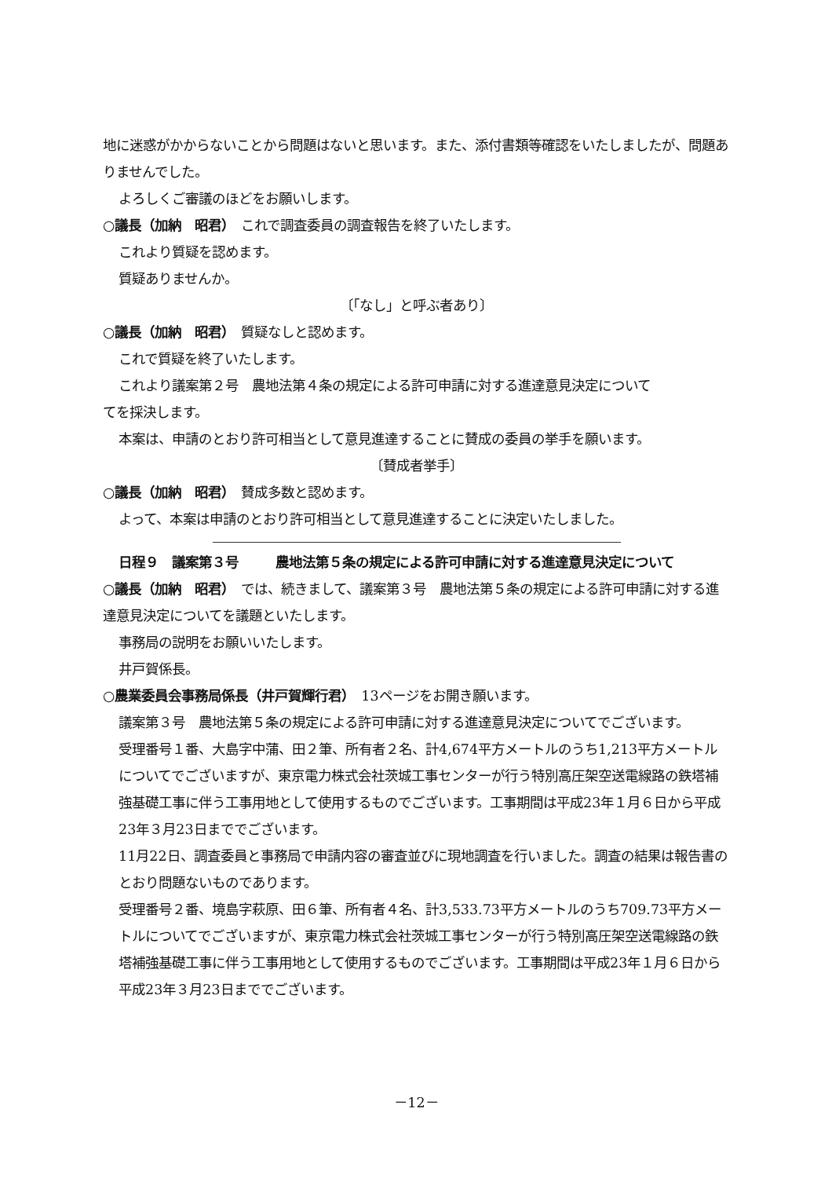地に迷惑がかからないことから問題はないと思います。また、添付書類等確認をいたしましたが、問題ありませんでした。
よろしくご審議のほどをお願いします。
○議長（加納　昭君）　これで調査委員の調査報告を終了いたします。
これより質疑を認めます。
質疑ありませんか。
〔「なし」と呼ぶ者あり〕
○議長（加納　昭君）　質疑なしと認めます。
これで質疑を終了いたします。
これより議案第２号　農地法第４条の規定による許可申請に対する進達意見決定について
てを採決します。
本案は、申請のとおり許可相当として意見進達することに賛成の委員の挙手を願います。
〔賛成者挙手〕
○議長（加納　昭君）　賛成多数と認めます。
よって、本案は申請のとおり許可相当として意見進達することに決定いたしました。
日程９　議案第３号 農地法第５条の規定による許可申請に対する進達意見決定について
○議長（加納　昭君）　では、続きまして、議案第３号　農地法第５条の規定による許可申請に対する進達意見決定についてを議題といたします。
事務局の説明をお願いいたします。
井戸賀係長。
○農業委員会事務局係長（井戸賀輝行君）　13ページをお開き願います。
議案第３号　農地法第５条の規定による許可申請に対する進達意見決定についてでございます。
受理番号１番、大島字中蒲、田２筆、所有者２名、計4,674平方メートルのうち1,213平方メートルについてでございますが、東京電力株式会社茨城工事センターが行う特別高圧架空送電線路の鉄塔補強基礎工事に伴う工事用地として使用するものでございます。工事期間は平成23年１月６日から平成23年３月23日まででございます。
11月22日、調査委員と事務局で申請内容の審査並びに現地調査を行いました。調査の結果は報告書のとおり問題ないものであります。
受理番号２番、境島字萩原、田６筆、所有者４名、計3,533.73平方メートルのうち709.73平方メートルについてでございますが、東京電力株式会社茨城工事センターが行う特別高圧架空送電線路の鉄塔補強基礎工事に伴う工事用地として使用するものでございます。工事期間は平成23年１月６日から平成23年３月23日まででございます。
－12－